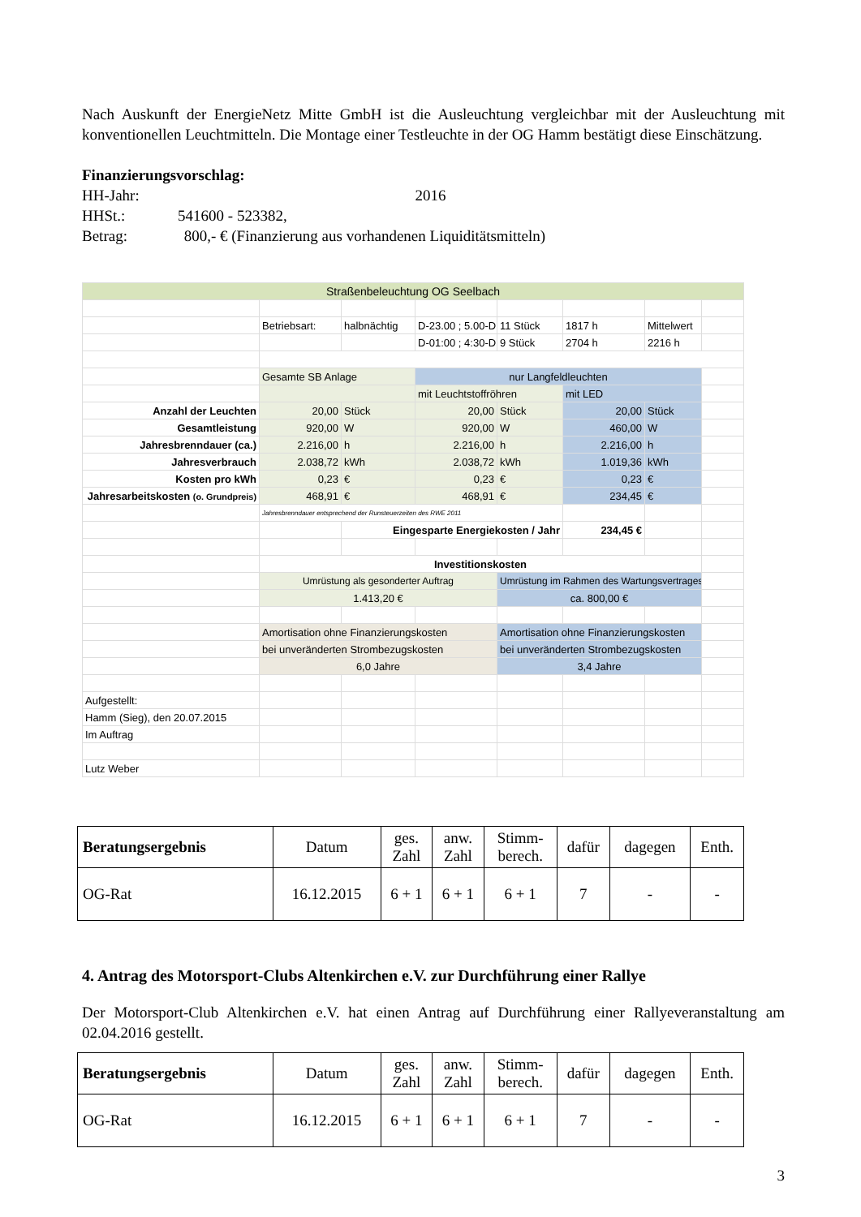Nach Auskunft der EnergieNetz Mitte GmbH ist die Ausleuchtung vergleichbar mit der Ausleuchtung mit konventionellen Leuchtmitteln. Die Montage einer Testleuchte in der OG Hamm bestätigt diese Einschätzung.
Finanzierungsvorschlag:
HH-Jahr: 2016
HHSt.: 541600 - 523382,
Betrag: 800,- € (Finanzierung aus vorhandenen Liquiditätsmitteln)
| Straßenbeleuchtung OG Seelbach | | | | | | | |
| | Betriebsart: | halbnächtig | D-23.00 ; 5.00-D | 11 Stück | 1817 h | Mittelwert | |
| | | | D-01:00 ; 4:30-D | 9 Stück | 2704 h | 2216 h | |
| | Gesamte SB Anlage | | nur Langfeldleuchten | | | | |
| | | | mit Leuchtstoffröhren | | mit LED | | |
| Anzahl der Leuchten | 20,00 | Stück | 20,00 | Stück | 20,00 | Stück | |
| Gesamtleistung | 920,00 | W | 920,00 | W | 460,00 | W | |
| Jahresbrenndauer (ca.) | 2.216,00 | h | 2.216,00 | h | 2.216,00 | h | |
| Jahresverbrauch | 2.038,72 | kWh | 2.038,72 | kWh | 1.019,36 | kWh | |
| Kosten pro kWh | 0,23 | € | 0,23 | € | 0,23 | € | |
| Jahresarbeitskosten (o. Grundpreis) | 468,91 | € | 468,91 | € | 234,45 | € | |
| | Jahresbrenndauer entsprechend der Runsteuerzeiten des RWE 2011 | | | | | | |
| | | Eingesparte Energiekosten / Jahr | | | 234,45 € | | |
| | Investitionskosten | | | | | | |
| | Umrüstung als gesonderter Auftrag | | | Umrüstung im Rahmen des Wartungsvertrages | | | |
| | 1.413,20 € | | | ca. 800,00 € | | | |
| | Amortisation ohne Finanzierungskosten | | | Amortisation ohne Finanzierungskosten | | | |
| | bei unveränderten Strombezugskosten | | | bei unveränderten Strombezugskosten | | | |
| | 6,0 Jahre | | | 3,4 Jahre | | | |
| Aufgestellt: | | | | | | | |
| Hamm (Sieg), den 20.07.2015 | | | | | | | |
| Im Auftrag | | | | | | | |
| Lutz Weber | | | | | | | |
| Beratungsergebnis | Datum | ges. Zahl | anw. Zahl | Stimm- berech. | dafür | dagegen | Enth. |
| OG-Rat | 16.12.2015 | 6 + 1 | 6 + 1 | 6 + 1 | 7 | - | - |
4. Antrag des Motorsport-Clubs Altenkirchen e.V. zur Durchführung einer Rallye
Der Motorsport-Club Altenkirchen e.V. hat einen Antrag auf Durchführung einer Rallyeveranstaltung am 02.04.2016 gestellt.
| Beratungsergebnis | Datum | ges. Zahl | anw. Zahl | Stimm- berech. | dafür | dagegen | Enth. |
| OG-Rat | 16.12.2015 | 6 + 1 | 6 + 1 | 6 + 1 | 7 | - | - |
3